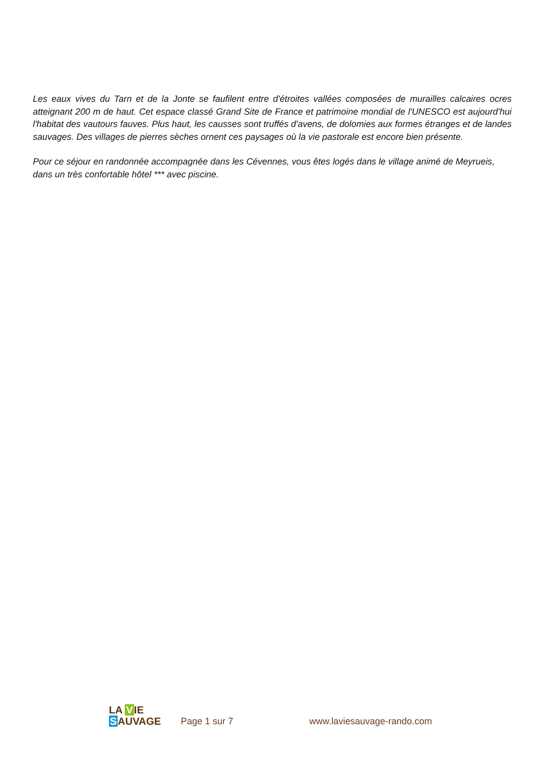Les eaux vives du Tarn et de la Jonte se faufilent entre d'étroites vallées composées de murailles calcaires ocres atteignant 200 m de haut. Cet espace classé Grand Site de France et patrimoine mondial de l'UNESCO est aujourd'hui l'habitat des vautours fauves. Plus haut, les causses sont truffés d'avens, de dolomies aux formes étranges et de landes sauvages. Des villages de pierres sèches ornent ces paysages où la vie pastorale est encore bien présente.
Pour ce séjour en randonnée accompagnée dans les Cévennes, vous êtes logés dans le village animé de Meyrueis, dans un très confortable hôtel *** avec piscine.
LA VIE
SAUVAGE
Page 1 sur 7
www.laviesauvage-rando.com